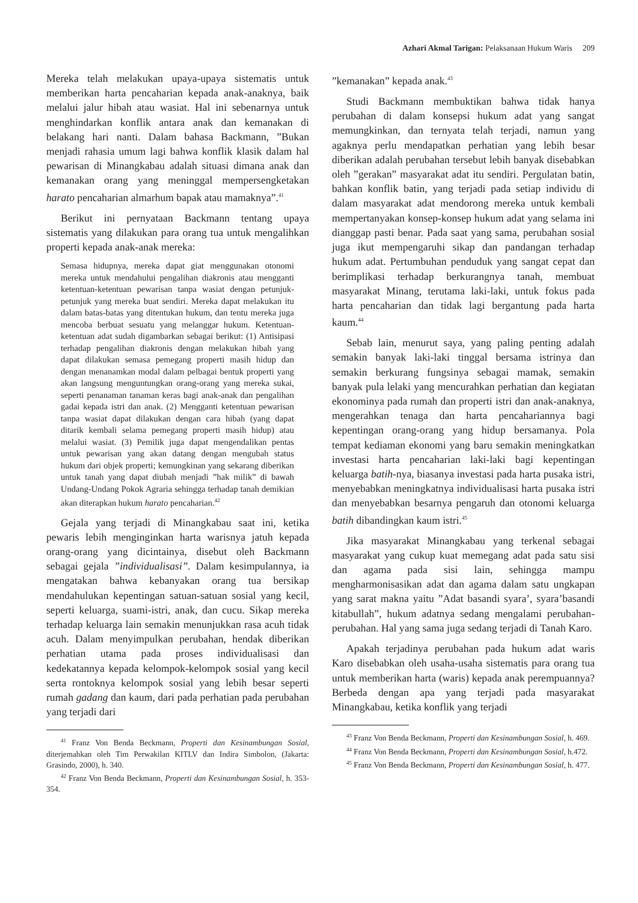Azhari Akmal Tarigan: Pelaksanaan Hukum Waris 209
Mereka telah melakukan upaya-upaya sistematis untuk memberikan harta pencaharian kepada anak-anaknya, baik melalui jalur hibah atau wasiat. Hal ini sebenarnya untuk menghindarkan konflik antara anak dan kemanakan di belakang hari nanti. Dalam bahasa Backmann, ”Bukan menjadi rahasia umum lagi bahwa konflik klasik dalam hal pewarisan di Minangkabau adalah situasi dimana anak dan kemanakan orang yang meninggal mempersengketakan harato pencaharian almarhum bapak atau mamaknya”.<sup>41</sup>
Berikut ini pernyataan Backmann tentang upaya sistematis yang dilakukan para orang tua untuk mengalihkan properti kepada anak-anak mereka:
Semasa hidupnya, mereka dapat giat menggunakan otonomi mereka untuk mendahului pengalihan diakronis atau mengganti ketentuan-ketentuan pewarisan tanpa wasiat dengan petunjuk-petunjuk yang mereka buat sendiri. Mereka dapat melakukan itu dalam batas-batas yang ditentukan hukum, dan tentu mereka juga mencoba berbuat sesuatu yang melanggar hukum. Ketentuan-ketentuan adat sudah digambarkan sebagai berikut: (1) Antisipasi terhadap pengalihan diakronis dengan melakukan hibah yang dapat dilakukan semasa pemegang properti masih hidup dan dengan menanamkan modal dalam pelbagai bentuk properti yang akan langsung menguntungkan orang-orang yang mereka sukai, seperti penanaman tanaman keras bagi anak-anak dan pengalihan gadai kepada istri dan anak. (2) Mengganti ketentuan pewarisan tanpa wasiat dapat dilakukan dengan cara hibah (yang dapat ditarik kembali selama pemegang properti masih hidup) atau melalui wasiat. (3) Pemilik juga dapat mengendalikan pentas untuk pewarisan yang akan datang dengan mengubah status hukum dari objek properti; kemungkinan yang sekarang diberikan untuk tanah yang dapat diubah menjadi ”hak milik” di bawah Undang-Undang Pokok Agraria sehingga terhadap tanah demikian akan diterapkan hukum harato pencaharian.<sup>42</sup>
Gejala yang terjadi di Minangkabau saat ini, ketika pewaris lebih menginginkan harta warisnya jatuh kepada orang-orang yang dicintainya, disebut oleh Backmann sebagai gejala ”individualisasi”. Dalam kesimpulannya, ia mengatakan bahwa kebanyakan orang tua bersikap mendahulukan kepentingan satuan-satuan sosial yang kecil, seperti keluarga, suami-istri, anak, dan cucu. Sikap mereka terhadap keluarga lain semakin menunjukkan rasa acuh tidak acuh. Dalam menyimpulkan perubahan, hendak diberikan perhatian utama pada proses individualisasi dan kedekatannya kepada kelompok-kelompok sosial yang kecil serta rontoknya kelompok sosial yang lebih besar seperti rumah gadang dan kaum, dari pada perhatian pada perubahan yang terjadi dari
<sup>41</sup> Franz Von Benda Beckmann, Properti dan Kesinambungan Sosial, diterjemahkan oleh Tim Perwakilan KITLV dan Indira Simbolon, (Jakarta: Grasindo, 2000), h. 340.
<sup>42</sup> Franz Von Benda Beckmann, Properti dan Kesinambungan Sosial, h. 353-354.
”kemanakan” kepada anak.<sup>43</sup>
Studi Backmann membuktikan bahwa tidak hanya perubahan di dalam konsepsi hukum adat yang sangat memungkinkan, dan ternyata telah terjadi, namun yang agaknya perlu mendapatkan perhatian yang lebih besar diberikan adalah perubahan tersebut lebih banyak disebabkan oleh ”gerakan” masyarakat adat itu sendiri. Pergulatan batin, bahkan konflik batin, yang terjadi pada setiap individu di dalam masyarakat adat mendorong mereka untuk kembali mempertanyakan konsep-konsep hukum adat yang selama ini dianggap pasti benar. Pada saat yang sama, perubahan sosial juga ikut mempengaruhi sikap dan pandangan terhadap hukum adat. Pertumbuhan penduduk yang sangat cepat dan berimplikasi terhadap berkurangnya tanah, membuat masyarakat Minang, terutama laki-laki, untuk fokus pada harta pencaharian dan tidak lagi bergantung pada harta kaum.<sup>44</sup>
Sebab lain, menurut saya, yang paling penting adalah semakin banyak laki-laki tinggal bersama istrinya dan semakin berkurang fungsinya sebagai mamak, semakin banyak pula lelaki yang mencurahkan perhatian dan kegiatan ekonominya pada rumah dan properti istri dan anak-anaknya, mengerahkan tenaga dan harta pencahariannya bagi kepentingan orang-orang yang hidup bersamanya. Pola tempat kediaman ekonomi yang baru semakin meningkatkan investasi harta pencaharian laki-laki bagi kepentingan keluarga batih-nya, biasanya investasi pada harta pusaka istri, menyebabkan meningkatnya individualisasi harta pusaka istri dan menyebabkan besarnya pengaruh dan otonomi keluarga batih dibandingkan kaum istri.<sup>45</sup>
Jika masyarakat Minangkabau yang terkenal sebagai masyarakat yang cukup kuat memegang adat pada satu sisi dan agama pada sisi lain, sehingga mampu mengharmonisasikan adat dan agama dalam satu ungkapan yang sarat makna yaitu ”Adat basandi syara’, syara’basandi kitabullah”, hukum adatnya sedang mengalami perubahan-perubahan. Hal yang sama juga sedang terjadi di Tanah Karo.
Apakah terjadinya perubahan pada hukum adat waris Karo disebabkan oleh usaha-usaha sistematis para orang tua untuk memberikan harta (waris) kepada anak perempuannya? Berbeda dengan apa yang terjadi pada masyarakat Minangkabau, ketika konflik yang terjadi
<sup>43</sup> Franz Von Benda Beckmann, Properti dan Kesinambungan Sosial, h. 469.
<sup>44</sup> Franz Von Benda Beckmann, Properti dan Kesinambungan Sosial, h.472.
<sup>45</sup> Franz Von Benda Beckmann, Properti dan Kesinambungan Sosial, h. 477.